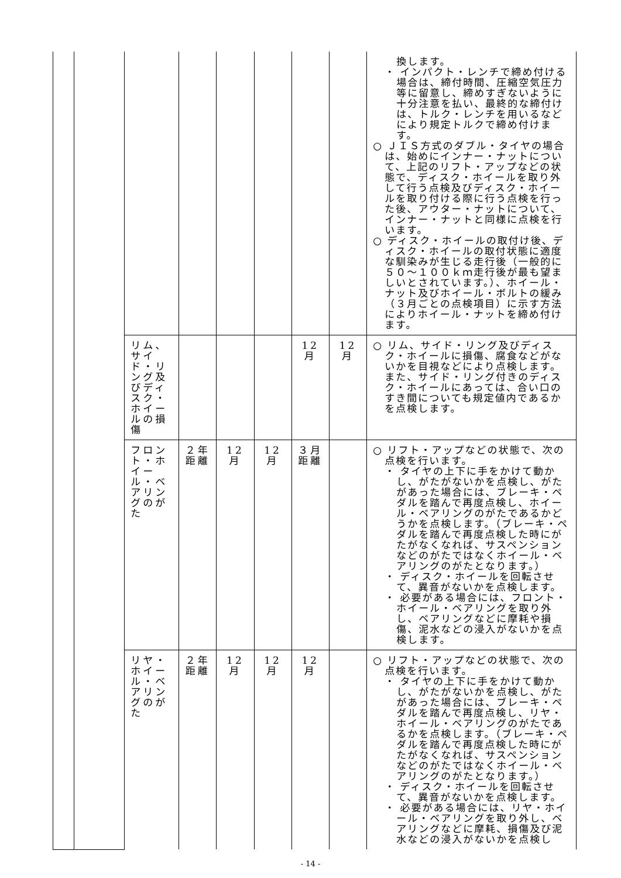| | | | | | | | | 換します。 ・ インパクト・レンチで締め付ける場合は、締付時間、圧縮空気圧力等に留意し、締めすぎないように十分注意を払い、最終的な締付けは、トルク・レンチを用いるなどにより規定トルクで締め付けます。 ○ ＪＩＳ方式のダブル・タイヤの場合は、始めにインナー・ナットについて、上記のリフト・アップなどの状態で、ディスク・ホイールを取り外して行う点検及びディスク・ホイールを取り付ける際に行う点検を行った後、アウター・ナットについて、インナー・ナットと同様に点検を行います。 ○ ディスク・ホイールの取付け後、ディスク・ホイールの取付状態に適度な馴染みが生じる走行後（一般的に５０～１００ｋｍ走行後が最も望ましいとされています。）、ホイール・ナット及びホイール・ボルトの緩み（３月ごとの点検項目）に示す方法によりホイール・ナットを締め付けます。 |
| | | リム、サイド・リング及びディスク・ホイールの損傷 | | | | 12月 | 12月 | ○ リム、サイド・リング及びディスク・ホイールに損傷、腐食などがないかを目視などにより点検します。また、サイド・リング付きのディスク・ホイールにあっては、合い口のすき間についても規定値内であるかを点検します。 |
| | | フロント・ホイール・ベアリングのがた | ２年 距離 | 12月 | 12月 | ３月 距離 | | ○ リフト・アップなどの状態で、次の点検を行います。 ・ タイヤの上下に手をかけて動かし、がたがないかを点検し、がたがあった場合には、ブレーキ・ペダルを踏んで再度点検し、ホイール・ベアリングのがたであるかどうかを点検します。（ブレーキ・ペダルを踏んで再度点検した時にがたがなくなれば、サスペンションなどのがたではなくホイール・ベアリングのがたとなります。） ・ ディスク・ホイールを回転させて、異音がないかを点検します。 ・ 必要がある場合には、フロント・ホイール・ベアリングを取り外し、ベアリングなどに摩耗や損傷、泥水などの浸入がないかを点検します。 |
| | | リヤ・ホイール・ベアリングのがた | ２年 距離 | 12月 | 12月 | 12月 | | ○ リフト・アップなどの状態で、次の点検を行います。 ・ タイヤの上下に手をかけて動かし、がたがないかを点検し、がたがあった場合には、ブレーキ・ペダルを踏んで再度点検し、リヤ・ホイール・ベアリングのがたであるかを点検します。（ブレーキ・ペダルを踏んで再度点検した時にがたがなくなれば、サスペンションなどのがたではなくホイール・ベアリングのがたとなります。） ・ ディスク・ホイールを回転させて、異音がないかを点検します。 ・ 必要がある場合には、リヤ・ホイール・ベアリングを取り外し、ベアリングなどに摩耗、損傷及び泥水などの浸入がないかを点検し |
- 14 -